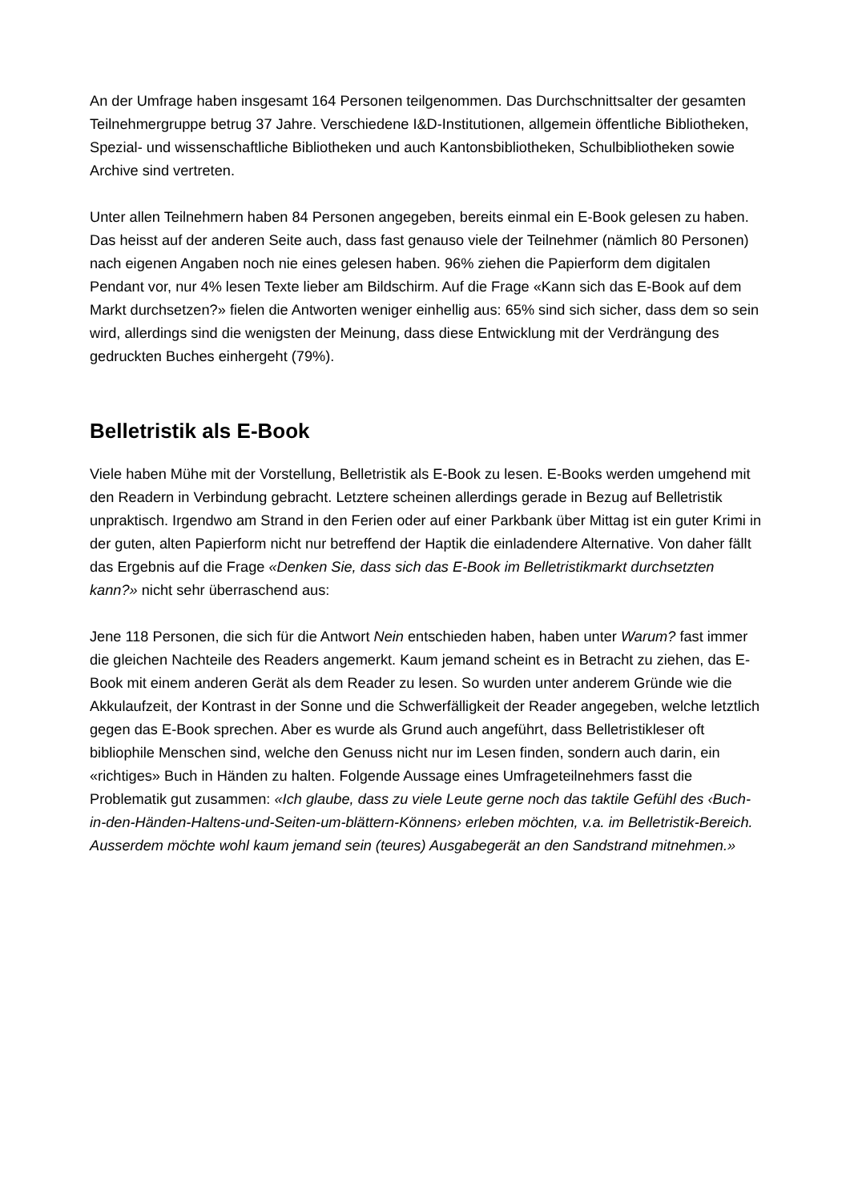An der Umfrage haben insgesamt 164 Personen teilgenommen. Das Durchschnittsalter der gesamten Teilnehmergruppe betrug 37 Jahre. Verschiedene I&D-Institutionen, allgemein öffentliche Bibliotheken, Spezial- und wissenschaftliche Bibliotheken und auch Kantonsbibliotheken, Schulbibliotheken sowie Archive sind vertreten.
Unter allen Teilnehmern haben 84 Personen angegeben, bereits einmal ein E-Book gelesen zu haben. Das heisst auf der anderen Seite auch, dass fast genauso viele der Teilnehmer (nämlich 80 Personen) nach eigenen Angaben noch nie eines gelesen haben. 96% ziehen die Papierform dem digitalen Pendant vor, nur 4% lesen Texte lieber am Bildschirm. Auf die Frage «Kann sich das E-Book auf dem Markt durchsetzen?» fielen die Antworten weniger einhellig aus: 65% sind sich sicher, dass dem so sein wird, allerdings sind die wenigsten der Meinung, dass diese Entwicklung mit der Verdrängung des gedruckten Buches einhergeht (79%).
Belletristik als E-Book
Viele haben Mühe mit der Vorstellung, Belletristik als E-Book zu lesen. E-Books werden umgehend mit den Readern in Verbindung gebracht. Letztere scheinen allerdings gerade in Bezug auf Belletristik unpraktisch. Irgendwo am Strand in den Ferien oder auf einer Parkbank über Mittag ist ein guter Krimi in der guten, alten Papierform nicht nur betreffend der Haptik die einladendere Alternative. Von daher fällt das Ergebnis auf die Frage «Denken Sie, dass sich das E-Book im Belletristikmarkt durchsetzten kann?» nicht sehr überraschend aus:
Jene 118 Personen, die sich für die Antwort Nein entschieden haben, haben unter Warum? fast immer die gleichen Nachteile des Readers angemerkt. Kaum jemand scheint es in Betracht zu ziehen, das E-Book mit einem anderen Gerät als dem Reader zu lesen. So wurden unter anderem Gründe wie die Akkulaufzeit, der Kontrast in der Sonne und die Schwerfälligkeit der Reader angegeben, welche letztlich gegen das E-Book sprechen. Aber es wurde als Grund auch angeführt, dass Belletristikleser oft bibliophile Menschen sind, welche den Genuss nicht nur im Lesen finden, sondern auch darin, ein «richtiges» Buch in Händen zu halten. Folgende Aussage eines Umfrageteilnehmers fasst die Problematik gut zusammen: «Ich glaube, dass zu viele Leute gerne noch das taktile Gefühl des ‹Buch-in-den-Händen-Haltens-und-Seiten-um-blättern-Könnens› erleben möchten, v.a. im Belletristik-Bereich. Ausserdem möchte wohl kaum jemand sein (teures) Ausgabegerät an den Sandstrand mitnehmen.»